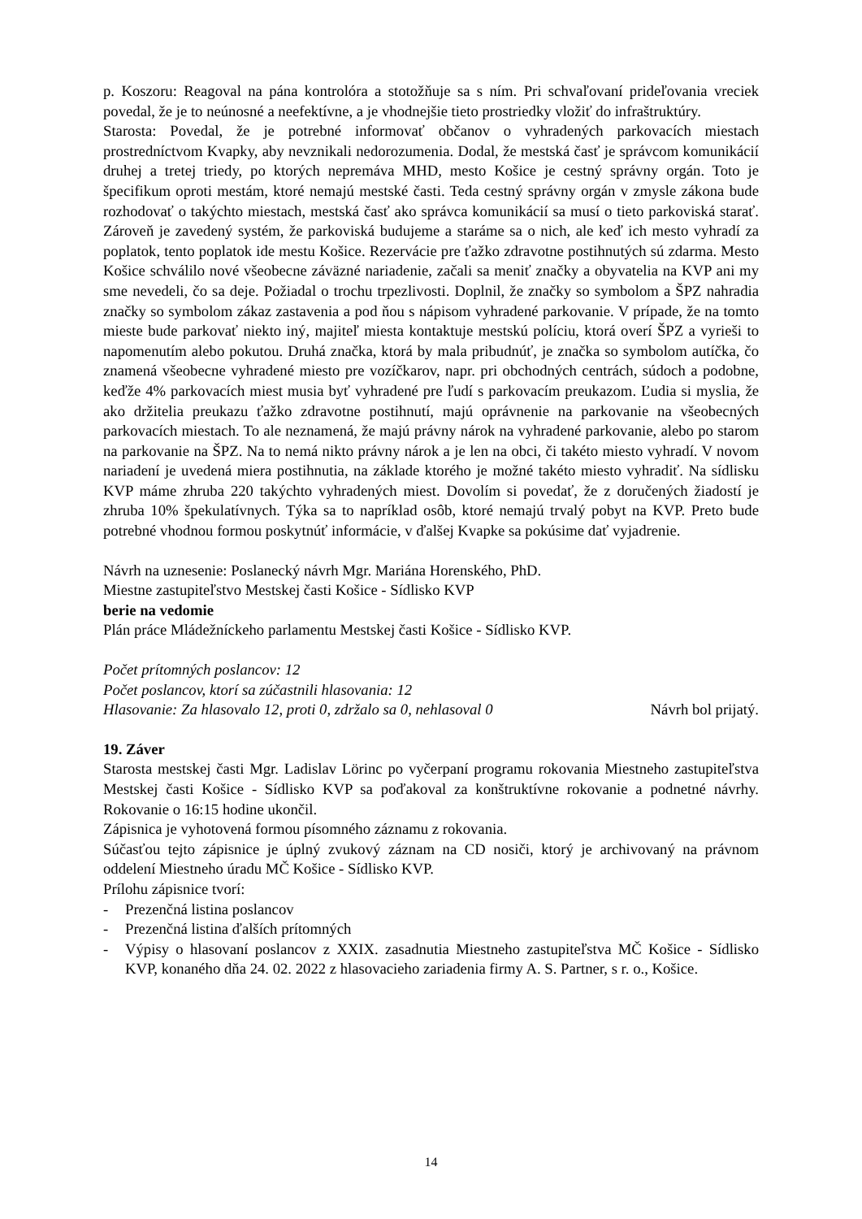p. Koszoru: Reagoval na pána kontrolóra a stotožňuje sa s ním. Pri schvaľovaní prideľovania vreciek povedal, že je to neúnosné a neefektívne, a je vhodnejšie tieto prostriedky vložiť do infraštruktúry.
Starosta: Povedal, že je potrebné informovať občanov o vyhradených parkovacích miestach prostredníctvom Kvapky, aby nevznikali nedorozumenia. Dodal, že mestská časť je správcom komunikácií druhej a tretej triedy, po ktorých nepremáva MHD, mesto Košice je cestný správny orgán. Toto je špecifikum oproti mestám, ktoré nemajú mestské časti. Teda cestný správny orgán v zmysle zákona bude rozhodovať o takýchto miestach, mestská časť ako správca komunikácií sa musí o tieto parkoviská starať. Zároveň je zavedený systém, že parkoviská budujeme a staráme sa o nich, ale keď ich mesto vyhradí za poplatok, tento poplatok ide mestu Košice. Rezervácie pre ťažko zdravotne postihnutých sú zdarma. Mesto Košice schválilo nové všeobecne záväzné nariadenie, začali sa meniť značky a obyvatelia na KVP ani my sme nevedeli, čo sa deje. Požiadal o trochu trpezlivosti. Doplnil, že značky so symbolom a ŠPZ nahradia značky so symbolom zákaz zastavenia a pod ňou s nápisom vyhradené parkovanie. V prípade, že na tomto mieste bude parkovať niekto iný, majiteľ miesta kontaktuje mestskú políciu, ktorá overí ŠPZ a vyrieši to napomenutím alebo pokutou. Druhá značka, ktorá by mala pribudnúť, je značka so symbolom autíčka, čo znamená všeobecne vyhradené miesto pre vozíčkarov, napr. pri obchodných centrách, súdoch a podobne, keďže 4% parkovacích miest musia byť vyhradené pre ľudí s parkovacím preukazom. Ľudia si myslia, že ako držitelia preukazu ťažko zdravotne postihnutí, majú oprávnenie na parkovanie na všeobecných parkovacích miestach. To ale neznamená, že majú právny nárok na vyhradené parkovanie, alebo po starom na parkovanie na ŠPZ. Na to nemá nikto právny nárok a je len na obci, či takéto miesto vyhradí. V novom nariadení je uvedená miera postihnutia, na základe ktorého je možné takéto miesto vyhradiť. Na sídlisku KVP máme zhruba 220 takýchto vyhradených miest. Dovolím si povedať, že z doručených žiadostí je zhruba 10% špekulatívnych. Týka sa to napríklad osôb, ktoré nemajú trvalý pobyt na KVP. Preto bude potrebné vhodnou formou poskytnúť informácie, v ďalšej Kvapke sa pokúsime dať vyjadrenie.
Návrh na uznesenie: Poslanecký návrh Mgr. Mariána Horenského, PhD.
Miestne zastupiteľstvo Mestskej časti Košice - Sídlisko KVP
berie na vedomie
Plán práce Mládežníckeho parlamentu Mestskej časti Košice - Sídlisko KVP.
Počet prítomných poslancov: 12
Počet poslancov, ktorí sa zúčastnili hlasovania: 12
Hlasovanie: Za hlasovalo 12, proti 0, zdržalo sa 0, nehlasoval 0 Návrh bol prijatý.
19. Záver
Starosta mestskej časti Mgr. Ladislav Lörinc po vyčerpaní programu rokovania Miestneho zastupiteľstva Mestskej časti Košice - Sídlisko KVP sa poďakoval za konštruktívne rokovanie a podnetné návrhy. Rokovanie o 16:15 hodine ukončil.
Zápisnica je vyhotovená formou písomného záznamu z rokovania.
Súčasťou tejto zápisnice je úplný zvukový záznam na CD nosiči, ktorý je archivovaný na právnom oddelení Miestneho úradu MČ Košice - Sídlisko KVP.
Prílohu zápisnice tvorí:
- Prezenčná listina poslancov
- Prezenčná listina ďalších prítomných
- Výpisy o hlasovaní poslancov z XXIX. zasadnutia Miestneho zastupiteľstva MČ Košice - Sídlisko KVP, konaného dňa 24. 02. 2022 z hlasovacieho zariadenia firmy A. S. Partner, s r. o., Košice.
14